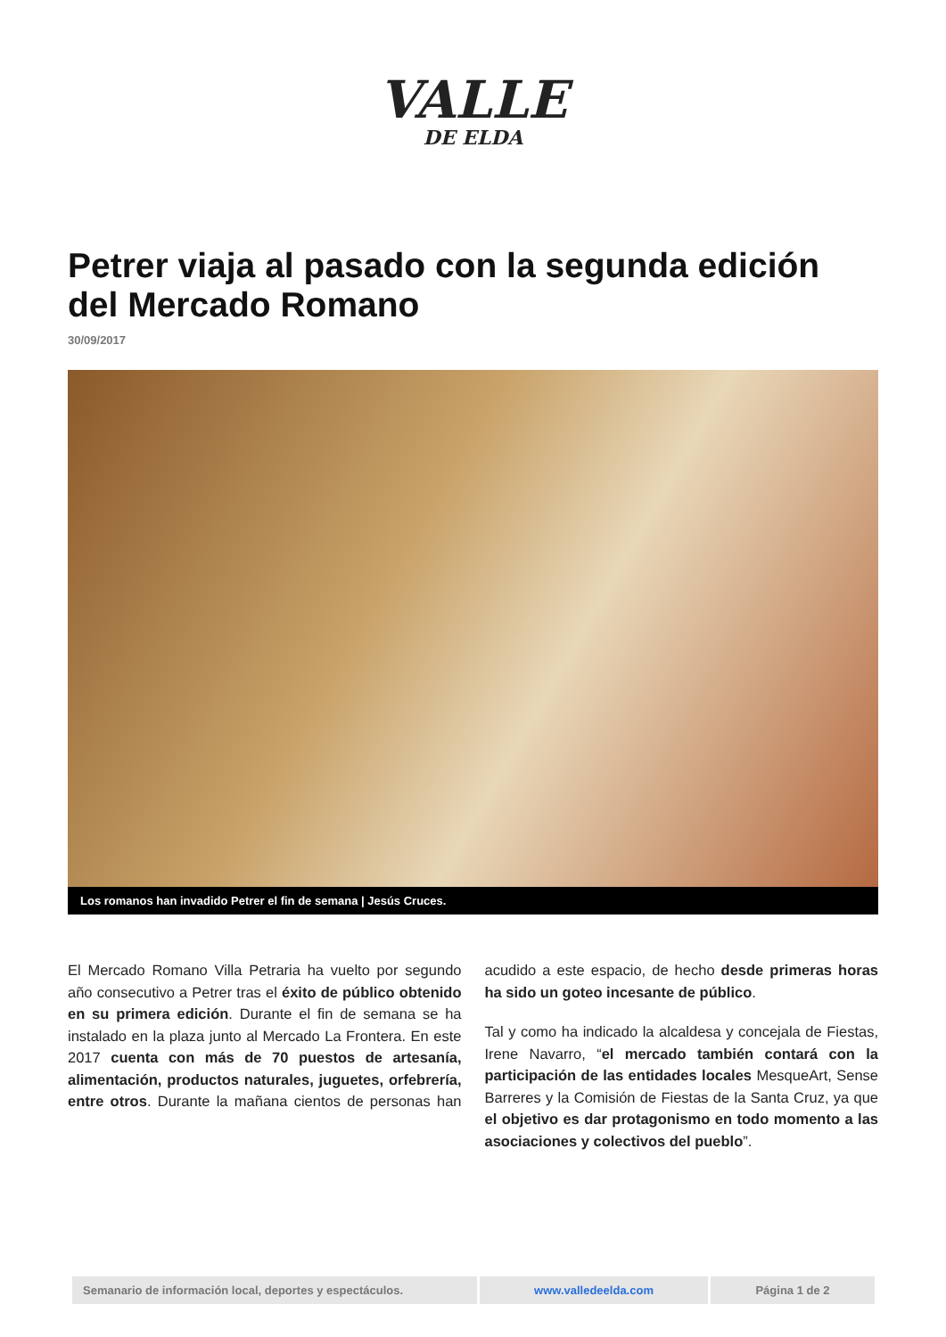VALLE
DE ELDA
Petrer viaja al pasado con la segunda edición del Mercado Romano
30/09/2017
Los romanos han invadido Petrer el fin de semana | Jesús Cruces.
El Mercado Romano Villa Petraria ha vuelto por segundo año consecutivo a Petrer tras el éxito de público obtenido en su primera edición. Durante el fin de semana se ha instalado en la plaza junto al Mercado La Frontera. En este 2017 cuenta con más de 70 puestos de artesanía, alimentación, productos naturales, juguetes, orfebrería, entre otros. Durante la mañana cientos de personas han acudido a este espacio, de hecho desde primeras horas ha sido un goteo incesante de público.
Tal y como ha indicado la alcaldesa y concejala de Fiestas, Irene Navarro, “el mercado también contará con la participación de las entidades locales MesqueArt, Sense Barreres y la Comisión de Fiestas de la Santa Cruz, ya que el objetivo es dar protagonismo en todo momento a las asociaciones y colectivos del pueblo”.
| Semanario de información local, deportes y espectáculos. | www.valledeelda.com | Página 1 de 2 |